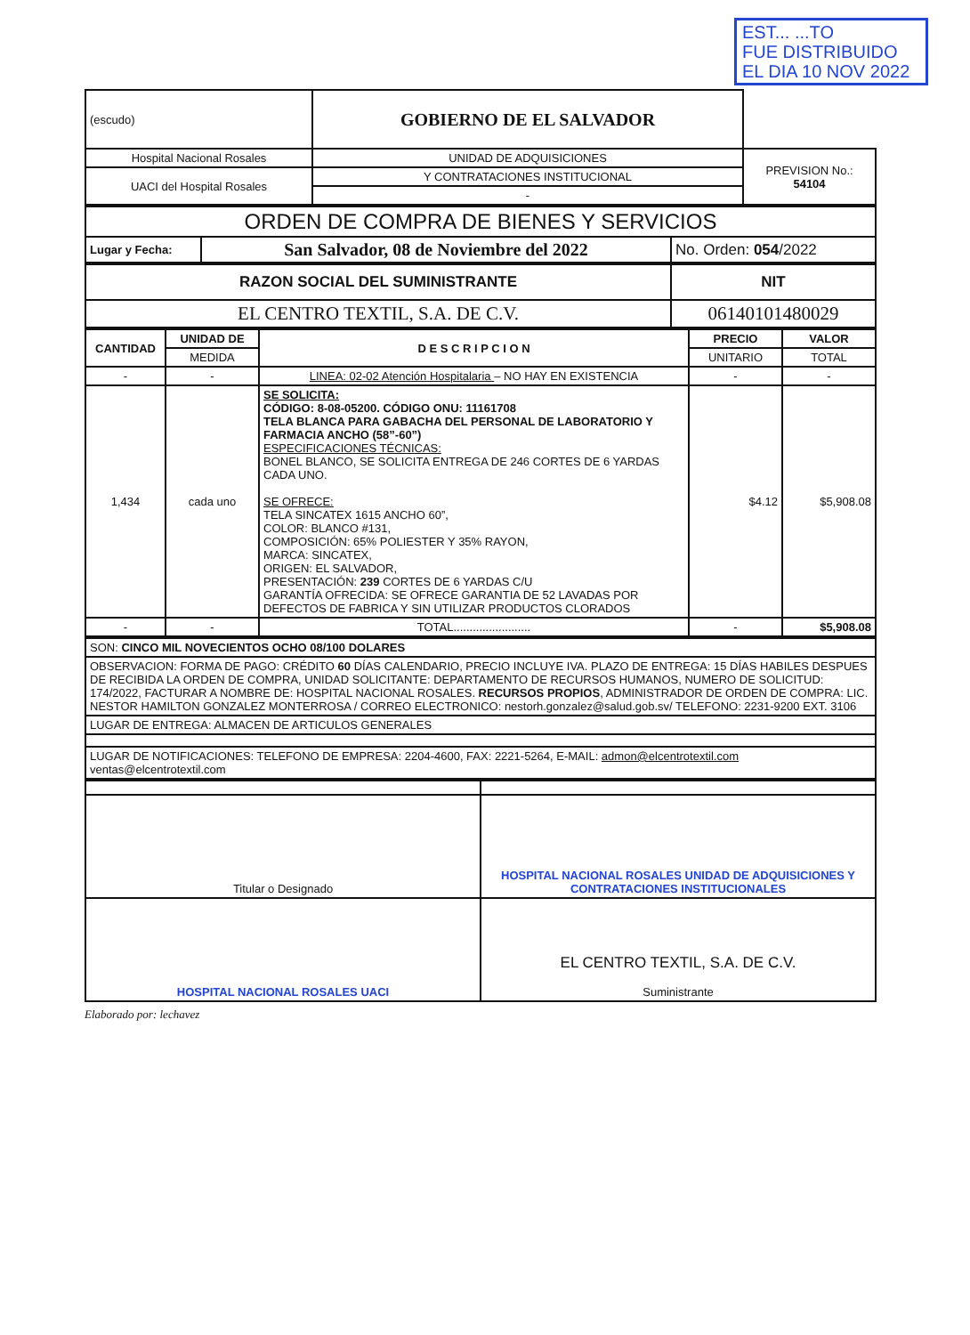EST... ...TO
FUE DISTRIBUIDO
EL DIA 10 NOV 2022
| (escudo) | GOBIERNO DE EL SALVADOR | |
| Hospital Nacional Rosales | UNIDAD DE ADQUISICIONES | PREVISION No.: 54104 |
| UACI del Hospital Rosales | Y CONTRATACIONES INSTITUCIONAL | |
| | - | |
| ORDEN DE COMPRA DE BIENES Y SERVICIOS | | |
| Lugar y Fecha: | San Salvador, 08 de Noviembre del 2022 | No. Orden: 054 /2022 |
| RAZON SOCIAL DEL SUMINISTRANTE | NIT |
| EL CENTRO TEXTIL, S.A. DE C.V. | 06140101480029 |
| CANTIDAD | UNIDAD DE | D E S C R I P C I O N | PRECIO | VALOR |
| --- | --- | --- | --- | --- |
| | MEDIDA | | UNITARIO | TOTAL |
| - | - | LINEA: 02-02 Atención Hospitalaria – NO HAY EN EXISTENCIA | - | - |
| 1,434 | cada uno | SE SOLICITA: CÓDIGO: 8-08-05200. CÓDIGO ONU: 11161708 TELA BLANCA PARA GABACHA DEL PERSONAL DE LABORATORIO Y FARMACIA ANCHO (58”-60”) ESPECIFICACIONES TÉCNICAS: BONEL BLANCO, SE SOLICITA ENTREGA DE 246 CORTES DE 6 YARDAS CADA UNO. SE OFRECE: TELA SINCATEX 1615 ANCHO 60”, COLOR: BLANCO #131, COMPOSICIÓN: 65% POLIESTER Y 35% RAYON, MARCA: SINCATEX, ORIGEN: EL SALVADOR, PRESENTACIÓN: 239 CORTES DE 6 YARDAS C/U GARANTÍA OFRECIDA: SE OFRECE GARANTIA DE 52 LAVADAS POR DEFECTOS DE FABRICA Y SIN UTILIZAR PRODUCTOS CLORADOS | $4.12 | $5,908.08 |
| - | - | TOTAL........................ | - | $5,908.08 |
| SON: CINCO MIL NOVECIENTOS OCHO 08/100 DOLARES |
| OBSERVACION: FORMA DE PAGO: CRÉDITO 60 DÍAS CALENDARIO, PRECIO INCLUYE IVA. PLAZO DE ENTREGA: 15 DÍAS HABILES DESPUES DE RECIBIDA LA ORDEN DE COMPRA, UNIDAD SOLICITANTE: DEPARTAMENTO DE RECURSOS HUMANOS, NUMERO DE SOLICITUD: 174/2022, FACTURAR A NOMBRE DE: HOSPITAL NACIONAL ROSALES. RECURSOS PROPIOS , ADMINISTRADOR DE ORDEN DE COMPRA: LIC. NESTOR HAMILTON GONZALEZ MONTERROSA / CORREO ELECTRONICO: nestorh.gonzalez@salud.gob.sv/ TELEFONO: 2231-9200 EXT. 3106 |
| LUGAR DE ENTREGA: ALMACEN DE ARTICULOS GENERALES |
| LUGAR DE NOTIFICACIONES: TELEFONO DE EMPRESA: 2204-4600, FAX: 2221-5264, E-MAIL: admon@elcentrotextil.com ventas@elcentrotextil.com |
| Titular o Designado | HOSPITAL NACIONAL ROSALES UNIDAD DE ADQUISICIONES Y CONTRATACIONES INSTITUCIONALES |
| HOSPITAL NACIONAL ROSALES UACI | EL CENTRO TEXTIL, S.A. DE C.V. Suministrante |
Elaborado por: lechavez